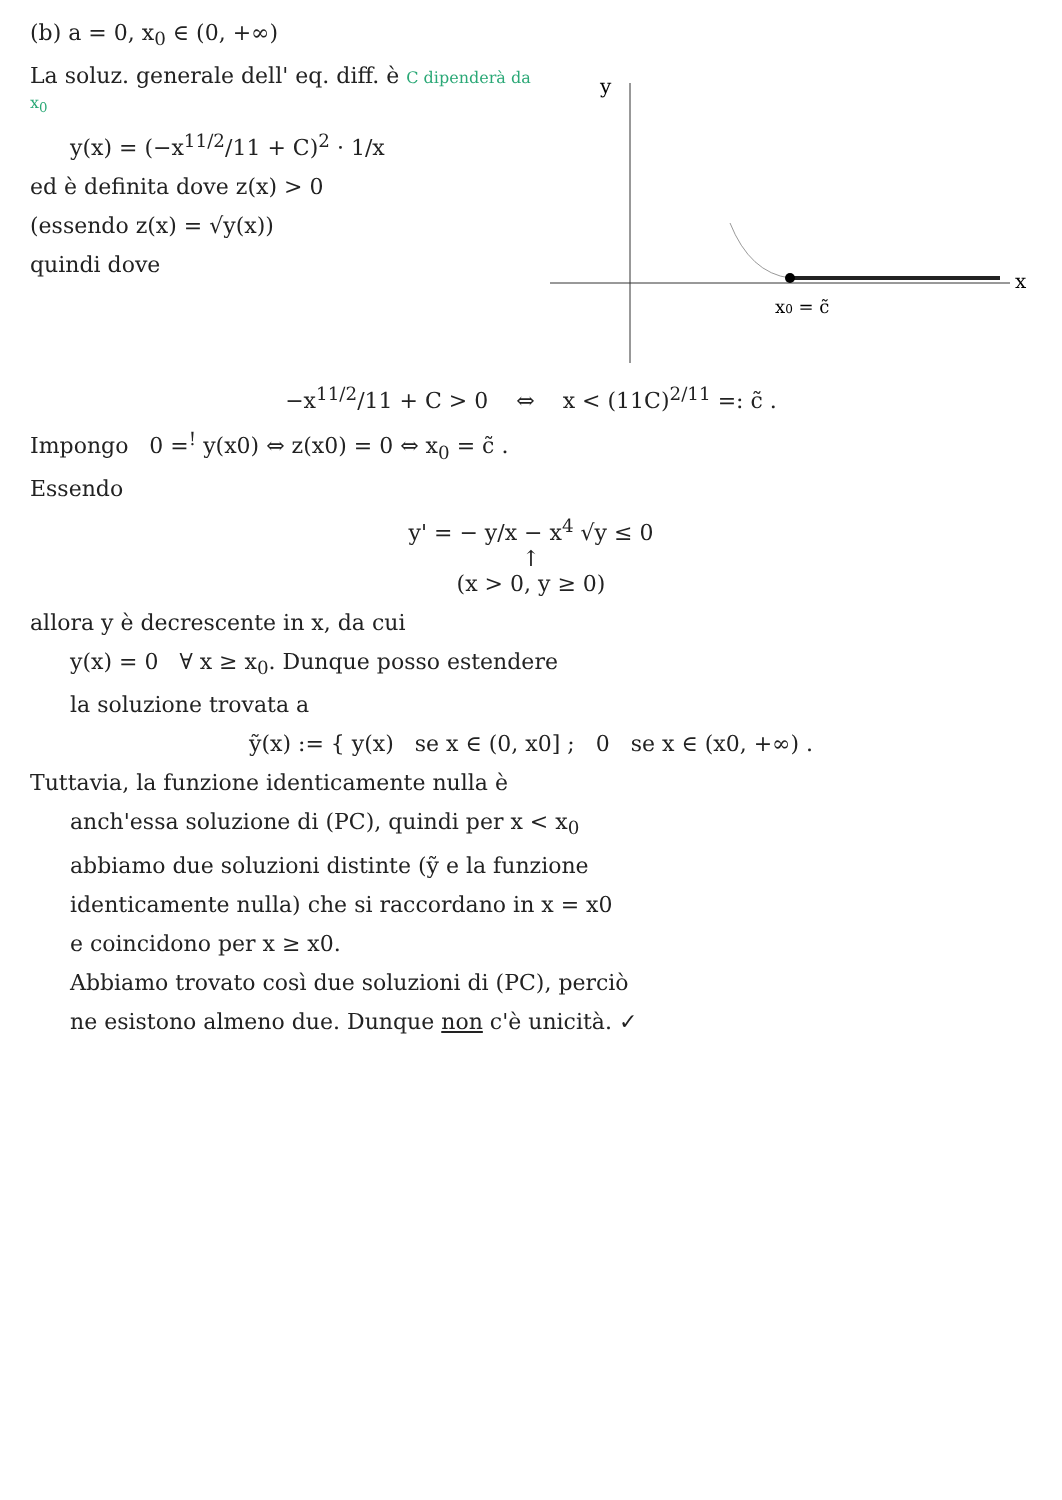(b) a = 0, x<sub>0</sub> ∈ (0, +∞)
La soluz. generale dell' eq. diff. è C dipenderà da x<sub>0</sub>
y(x) = (−x<sup>11/2</sup>/11 + C)<sup>2</sup> · 1/x
ed è definita dove z(x) > 0
(essendo z(x) = √y(x))
quindi dove
y
x
x0 = c̃
−x<sup>11/2</sup>/11 + C > 0 ⇔ x < (11C)<sup>2/11</sup> =: c̃ .
Impongo 0 =<sup>!</sup> y(x0) ⇔ z(x0) = 0 ⇔ x<sub>0</sub> = c̃ .
Essendo
y' = − y/x − x<sup>4</sup> √y ≤ 0
↑
(x > 0, y ≥ 0)
allora y è decrescente in x, da cui
y(x) = 0 ∀ x ≥ x<sub>0</sub>. Dunque posso estendere
la soluzione trovata a
ỹ(x) := { y(x) se x ∈ (0, x0] ; 0 se x ∈ (x0, +∞) .
Tuttavia, la funzione identicamente nulla è
anch'essa soluzione di (PC), quindi per x < x<sub>0</sub>
abbiamo due soluzioni distinte (ỹ e la funzione
identicamente nulla) che si raccordano in x = x0
e coincidono per x ≥ x0.
Abbiamo trovato così due soluzioni di (PC), perciò
ne esistono almeno due. Dunque non c'è unicità. ✓